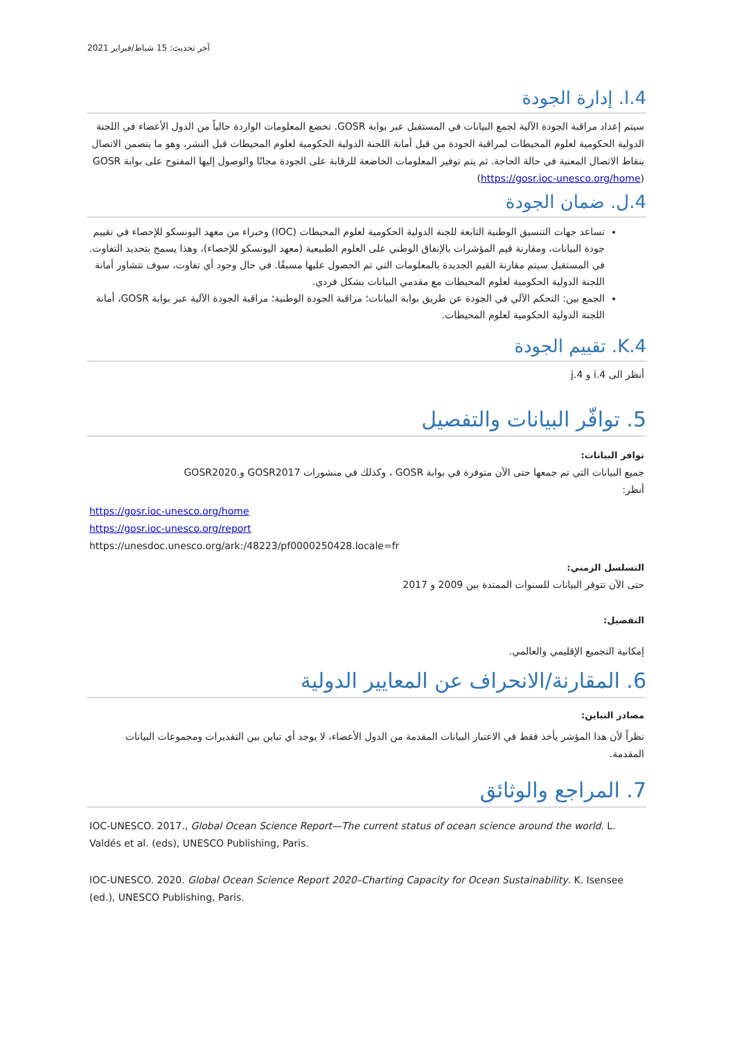آخر تحديث: 15 شباط/فبراير 2021
4.ا. إدارة الجودة
سيتم إعداد مراقبة الجودة الآلية لجمع البيانات في المستقبل عبر بوابة GOSR. تخضع المعلومات الواردة حالياً من الدول الأعضاء في اللجنة الدولية الحكومية لعلوم المحيطات لمراقبة الجودة من قبل أمانة اللجنة الدولية الحكومية لعلوم المحيطات قبل النشر، وهو ما يتضمن الاتصال بنقاط الاتصال المعنية في حالة الحاجة. ثم يتم توفير المعلومات الخاضعة للرقابة على الجودة مجانًا والوصول إليها المفتوح على بوابة GOSR (https://gosr.ioc-unesco.org/home)
4.ل. ضمان الجودة
تساعد جهات التنسيق الوطنية التابعة للجنة الدولية الحكومية لعلوم المحيطات (IOC) وخبراء من معهد اليونسكو للإحصاء في تقييم جودة البيانات، ومقارنة قيم المؤشرات بالإنفاق الوطني على العلوم الطبيعية (معهد اليونسكو للإحصاء)، وهذا يسمح بتحديد التفاوت. في المستقبل سيتم مقارنة القيم الجديدة بالمعلومات التي تم الحصول عليها مسبقًا. في حال وجود أي تفاوت، سوف تتشاور أمانة اللجنة الدولية الحكومية لعلوم المحيطات مع مقدمي البيانات بشكل فردي.
الجمع بين: التحكم الآلي في الجودة عن طريق بوابة البيانات؛ مراقبة الجودة الوطنية؛ مراقبة الجودة الآلية عبر بوابة GOSR، أمانة اللجنة الدولية الحكومية لعلوم المحيطات.
4.K. تقييم الجودة
أنظر الى 4.i و 4.j
5. توافّر البيانات والتفصيل
توافر البيانات:
جميع البيانات التي تم جمعها حتى الآن متوفرة في بوابة GOSR ، وكذلك في منشورات GOSR2017 و.GOSR2020
أنظر:
https://gosr.ioc-unesco.org/home
https://gosr.ioc-unesco.org/report
https://unesdoc.unesco.org/ark:/48223/pf0000250428.locale=fr
التسلسل الزمني:
حتى الآن تتوفر البيانات للسنوات الممتدة بين 2009 و 2017
التفصيل:
إمكانية التجميع الإقليمي والعالمي.
6. المقارنة/الانحراف عن المعايير الدولية
مصادر التباين:
نظراً لأن هذا المؤشر يأخذ فقط في الاعتبار البيانات المقدمة من الدول الأعضاء، لا يوجد أي تباين بين التقديرات ومجموعات البيانات المقدمة.
7. المراجع والوثائق
IOC-UNESCO. 2017., Global Ocean Science Report—The current status of ocean science around the world. L. Valdés et al. (eds), UNESCO Publishing, Paris.
IOC-UNESCO. 2020. Global Ocean Science Report 2020–Charting Capacity for Ocean Sustainability. K. Isensee (ed.), UNESCO Publishing, Paris.